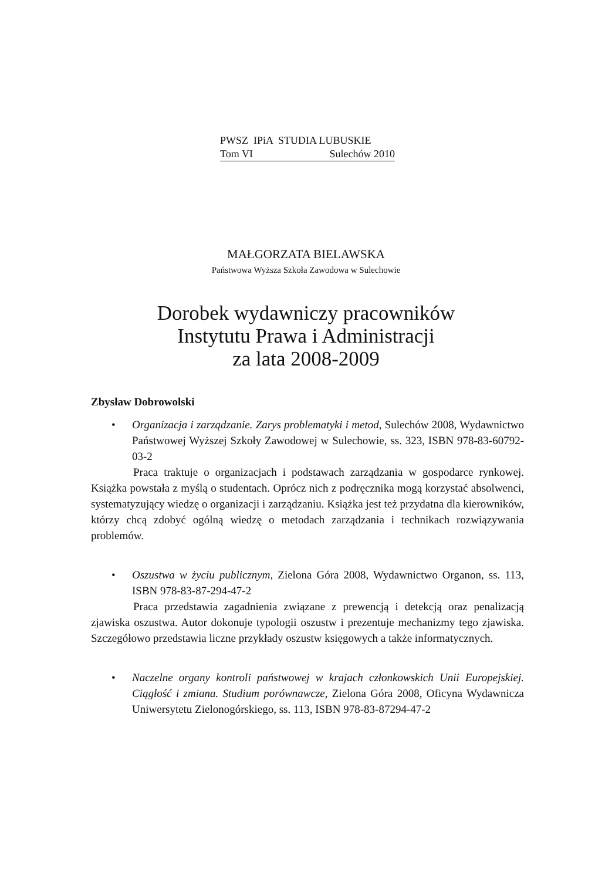PWSZ IPiA STUDIA LUBUSKIE
Tom VI Sulechów 2010
MAŁGORZATA BIELAWSKA
Państwowa Wyższa Szkoła Zawodowa w Sulechowie
Dorobek wydawniczy pracowników
Instytutu Prawa i Administracji
za lata 2008-2009
Zbysław Dobrowolski
• Organizacja i zarządzanie. Zarys problematyki i metod, Sulechów 2008, Wydawnictwo Państwowej Wyższej Szkoły Zawodowej w Sulechowie, ss. 323, ISBN 978-83-60792-03-2
Praca traktuje o organizacjach i podstawach zarządzania w gospodarce rynkowej. Książka powstała z myślą o studentach. Oprócz nich z podręcznika mogą korzystać absolwenci, systematyzujący wiedzę o organizacji i zarządzaniu. Książka jest też przydatna dla kierowników, którzy chcą zdobyć ogólną wiedzę o metodach zarządzania i technikach rozwiązywania problemów.
• Oszustwa w życiu publicznym, Zielona Góra 2008, Wydawnictwo Organon, ss. 113, ISBN 978-83-87-294-47-2
Praca przedstawia zagadnienia związane z prewencją i detekcją oraz penalizacją zjawiska oszustwa. Autor dokonuje typologii oszustw i prezentuje mechanizmy tego zjawiska. Szczegółowo przedstawia liczne przykłady oszustw księgowych a także informatycznych.
• Naczelne organy kontroli państwowej w krajach członkowskich Unii Europejskiej. Ciągłość i zmiana. Studium porównawcze, Zielona Góra 2008, Oficyna Wydawnicza Uniwersytetu Zielonogórskiego, ss. 113, ISBN 978-83-87294-47-2